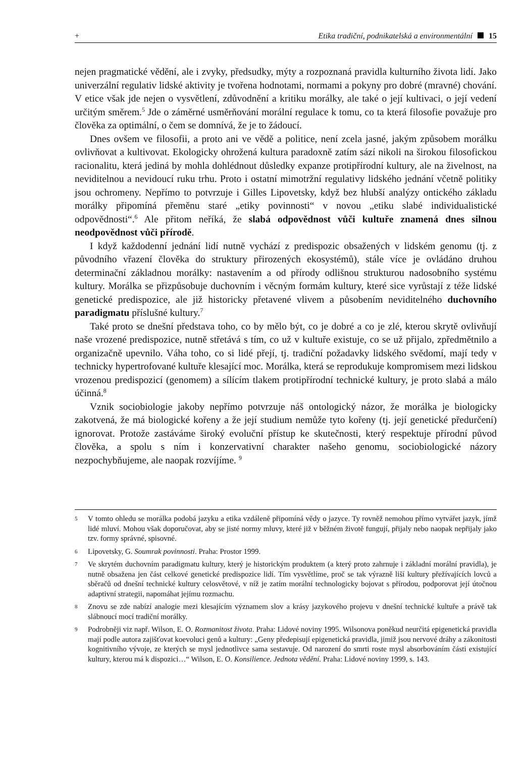+ Etika tradiční, podnikatelská a environmentální 15
nejen pragmatické vědění, ale i zvyky, předsudky, mýty a rozpoznaná pravidla kulturního života lidí. Jako univerzální regulativ lidské aktivity je tvořena hodnotami, normami a pokyny pro dobré (mravné) chování. V etice však jde nejen o vysvětlení, zdůvodnění a kritiku morálky, ale také o její kultivaci, o její vedení určitým směrem.<sup>5</sup> Jde o záměrné usměrňování morální regulace k tomu, co ta která filosofie považuje pro člověka za optimální, o čem se domnívá, že je to žádoucí.
Dnes ovšem ve filosofii, a proto ani ve vědě a politice, není zcela jasné, jakým způsobem morálku ovlivňovat a kultivovat. Ekologicky ohrožená kultura paradoxně zatím sází nikoli na širokou filosofickou racionalitu, která jediná by mohla dohlédnout důsledky expanze protipřírodní kultury, ale na živelnost, na neviditelnou a nevidoucí ruku trhu. Proto i ostatní mimotržní regulativy lidského jednání včetně politiky jsou ochromeny. Nepřímo to potvrzuje i Gilles Lipovetsky, když bez hlubší analýzy ontického základu morálky připomíná přeměnu staré „etiky povinnosti“ v novou „etiku slabé individualistické odpovědnosti“.<sup>6</sup> Ale přitom neříká, že slabá odpovědnost vůči kultuře znamená dnes silnou neodpovědnost vůči přírodě.
I když každodenní jednání lidí nutně vychází z predispozic obsažených v lidském genomu (tj. z původního vřazení člověka do struktury přirozených ekosystémů), stále více je ovládáno druhou determinační základnou morálky: nastavením a od přírody odlišnou strukturou nadosobního systému kultury. Morálka se přizpůsobuje duchovním i věcným formám kultury, které sice vyrůstají z téže lidské genetické predispozice, ale již historicky přetavené vlivem a působením neviditelného duchovního paradigmatu příslušné kultury.<sup>7</sup>
Také proto se dnešní představa toho, co by mělo být, co je dobré a co je zlé, kterou skrytě ovlivňují naše vrozené predispozice, nutně střetává s tím, co už v kultuře existuje, co se už přijalo, zpředmětnilo a organizačně upevnilo. Váha toho, co si lidé přejí, tj. tradiční požadavky lidského svědomí, mají tedy v technicky hypertrofované kultuře klesající moc. Morálka, která se reprodukuje kompromisem mezi lidskou vrozenou predispozicí (genomem) a sílícím tlakem protipřírodní technické kultury, je proto slabá a málo účinná.<sup>8</sup>
Vznik sociobiologie jakoby nepřímo potvrzuje náš ontologický názor, že morálka je biologicky zakotvená, že má biologické kořeny a že její studium nemůže tyto kořeny (tj. její genetické předurčení) ignorovat. Protože zastáváme široký evoluční přístup ke skutečnosti, který respektuje přírodní původ člověka, a spolu s ním i konzervativní charakter našeho genomu, sociobiologické názory nezpochybňujeme, ale naopak rozvíjíme. <sup>9</sup>
5 V tomto ohledu se morálka podobá jazyku a etika vzdáleně připomíná vědy o jazyce. Ty rovněž nemohou přímo vytvářet jazyk, jímž lidé mluví. Mohou však doporučovat, aby se jisté normy mluvy, které již v běžném životě fungují, přijaly nebo naopak nepřijaly jako tzv. formy správné, spisovné.
6 Lipovetsky, G. Soumrak povinnosti. Praha: Prostor 1999.
7 Ve skrytém duchovním paradigmatu kultury, který je historickým produktem (a který proto zahrnuje i základní morální pravidla), je nutně obsažena jen část celkové genetické predispozice lidí. Tím vysvětlíme, proč se tak výrazně liší kultury přežívajících lovců a sběračů od dnešní technické kultury celosvětové, v níž je zatím morální technologicky bojovat s přírodou, podporovat její útočnou adaptivní strategii, napomáhat jejímu rozmachu.
8 Znovu se zde nabízí analogie mezi klesajícím významem slov a krásy jazykového projevu v dnešní technické kultuře a právě tak slábnoucí mocí tradiční morálky.
9 Podrobněji viz např. Wilson, E. O. Rozmanitost života. Praha: Lidové noviny 1995. Wilsonova poněkud neurčitá epigenetická pravidla mají podle autora zajišťovat koevoluci genů a kultury: „Geny předepisují epigenetická pravidla, jimiž jsou nervové dráhy a zákonitosti kognitivního vývoje, ze kterých se mysl jednotlivce sama sestavuje. Od narození do smrti roste mysl absorbováním části existující kultury, kterou má k dispozici…“ Wilson, E. O. Konsilience. Jednota vědění. Praha: Lidové noviny 1999, s. 143.